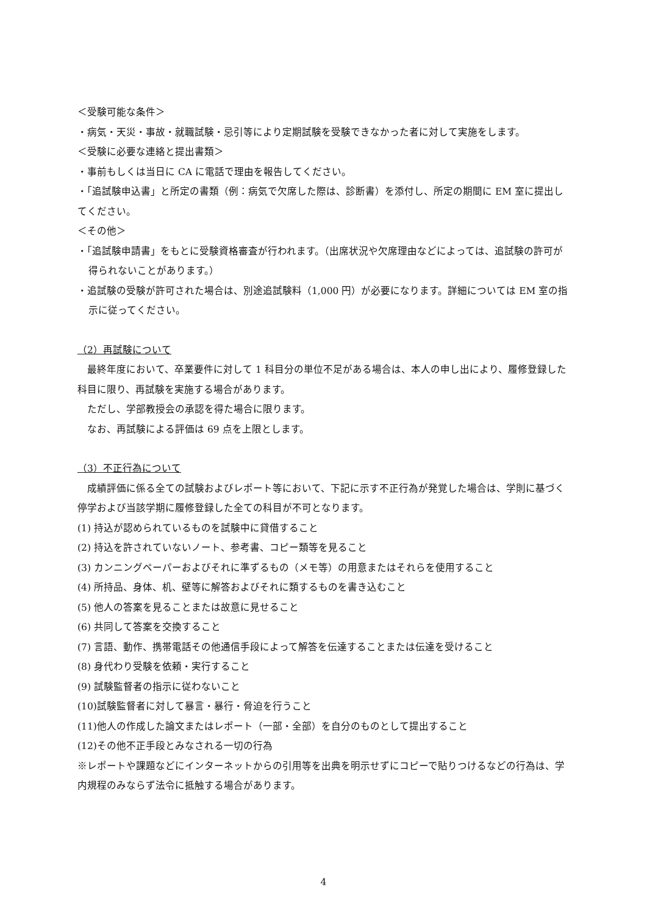＜受験可能な条件＞
・病気・天災・事故・就職試験・忌引等により定期試験を受験できなかった者に対して実施をします。
＜受験に必要な連絡と提出書類＞
・事前もしくは当日に CA に電話で理由を報告してください。
・「追試験申込書」と所定の書類（例：病気で欠席した際は、診断書）を添付し、所定の期間に EM 室に提出してください。
＜その他＞
・「追試験申請書」をもとに受験資格審査が行われます。（出席状況や欠席理由などによっては、追試験の許可が得られないことがあります。）
・追試験の受験が許可された場合は、別途追試験料（1,000 円）が必要になります。詳細については EM 室の指示に従ってください。
（2）再試験について
　最終年度において、卒業要件に対して 1 科目分の単位不足がある場合は、本人の申し出により、履修登録した科目に限り、再試験を実施する場合があります。
　ただし、学部教授会の承認を得た場合に限ります。
　なお、再試験による評価は 69 点を上限とします。
（3）不正行為について
　成績評価に係る全ての試験およびレポート等において、下記に示す不正行為が発覚した場合は、学則に基づく停学および当該学期に履修登録した全ての科目が不可となります。
(1) 持込が認められているものを試験中に貸借すること
(2) 持込を許されていないノート、参考書、コピー類等を見ること
(3) カンニングペーパーおよびそれに準ずるもの（メモ等）の用意またはそれらを使用すること
(4) 所持品、身体、机、壁等に解答およびそれに類するものを書き込むこと
(5) 他人の答案を見ることまたは故意に見せること
(6) 共同して答案を交換すること
(7) 言語、動作、携帯電話その他通信手段によって解答を伝達することまたは伝達を受けること
(8) 身代わり受験を依頼・実行すること
(9) 試験監督者の指示に従わないこと
(10)試験監督者に対して暴言・暴行・脅迫を行うこと
(11)他人の作成した論文またはレポート（一部・全部）を自分のものとして提出すること
(12)その他不正手段とみなされる一切の行為
※レポートや課題などにインターネットからの引用等を出典を明示せずにコピーで貼りつけるなどの行為は、学内規程のみならず法令に抵触する場合があります。
4